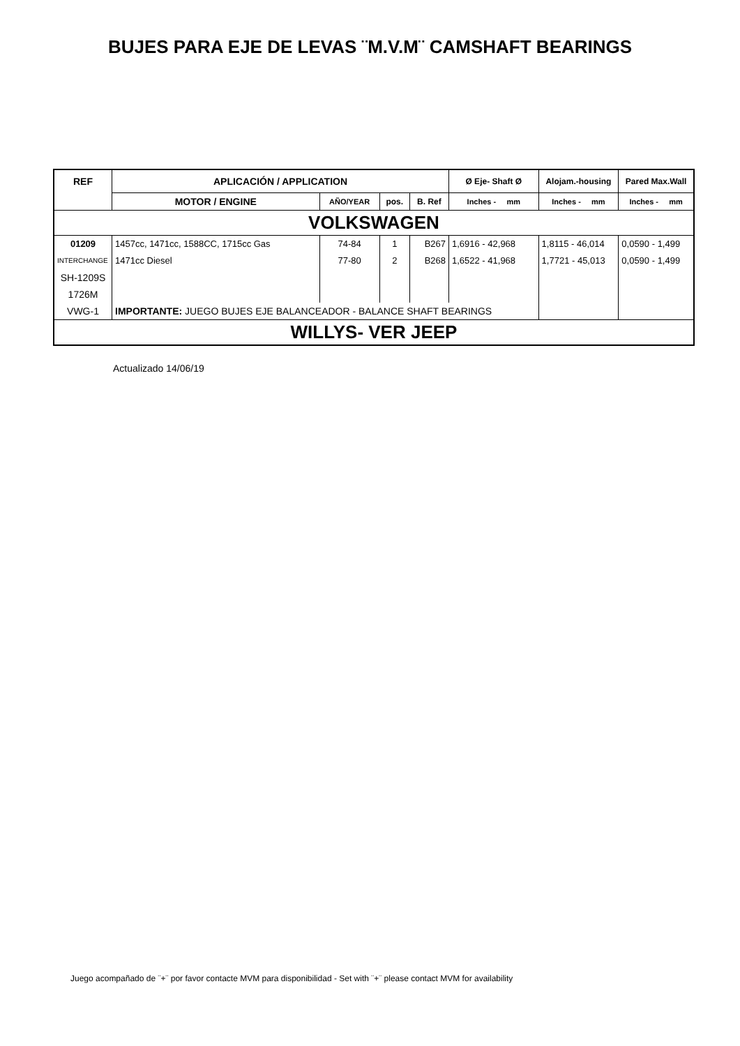BUJES PARA EJE DE LEVAS ¨M.V.M¨ CAMSHAFT BEARINGS
| REF | APLICACIÓN / APPLICATION | | | | Ø Eje- Shaft Ø | Alojam.-housing | Pared Max.Wall |
| --- | --- | --- | --- | --- | --- | --- | --- |
| | MOTOR / ENGINE | AÑO/YEAR | pos. | B. Ref | Inches - mm | Inches - mm | Inches - mm |
| VOLKSWAGEN | | | | | | | |
| 01209 | 1457cc, 1471cc, 1588CC, 1715cc Gas | 74-84 | 1 | B267 | 1,6916 - 42,968 | 1,8115 - 46,014 | 0,0590 - 1,499 |
| INTERCHANGE | 1471cc Diesel | 77-80 | 2 | B268 | 1,6522 - 41,968 | 1,7721 - 45,013 | 0,0590 - 1,499 |
| SH-1209S | | | | | | | |
| 1726M | | | | | | | |
| VWG-1 | IMPORTANTE: JUEGO BUJES EJE BALANCEADOR - BALANCE SHAFT BEARINGS | | | | | | |
| WILLYS- VER JEEP | | | | | | | |
Actualizado 14/06/19
Juego acompañado de ¨+¨ por favor contacte MVM para disponibilidad - Set with ¨+¨ please contact MVM for availability